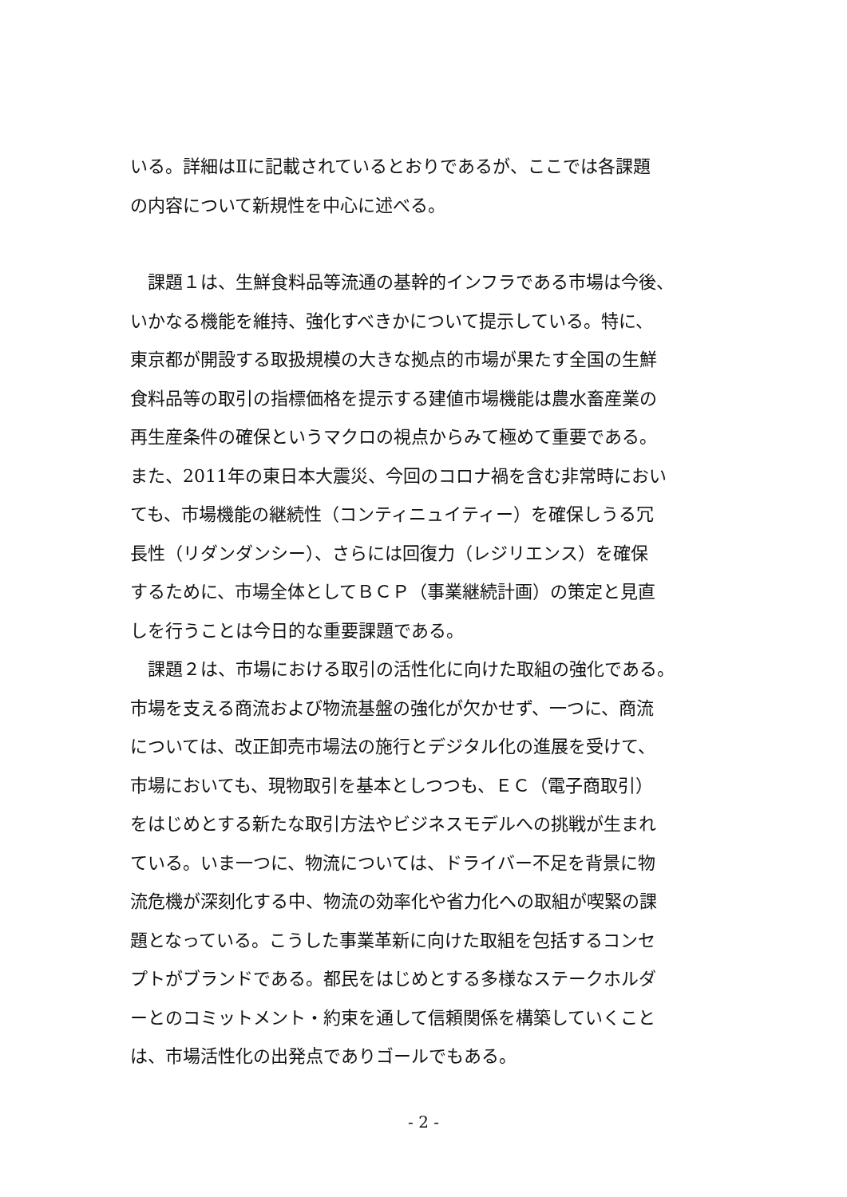いる。詳細はⅡに記載されているとおりであるが、ここでは各課題
の内容について新規性を中心に述べる。
　課題１は、生鮮食料品等流通の基幹的インフラである市場は今後、
いかなる機能を維持、強化すべきかについて提示している。特に、
東京都が開設する取扱規模の大きな拠点的市場が果たす全国の生鮮
食料品等の取引の指標価格を提示する建値市場機能は農水畜産業の
再生産条件の確保というマクロの視点からみて極めて重要である。
また、2011年の東日本大震災、今回のコロナ禍を含む非常時におい
ても、市場機能の継続性（コンティニュイティー）を確保しうる冗
長性（リダンダンシー）、さらには回復力（レジリエンス）を確保
するために、市場全体としてＢＣＰ（事業継続計画）の策定と見直
しを行うことは今日的な重要課題である。
　課題２は、市場における取引の活性化に向けた取組の強化である。
市場を支える商流および物流基盤の強化が欠かせず、一つに、商流
については、改正卸売市場法の施行とデジタル化の進展を受けて、
市場においても、現物取引を基本としつつも、ＥＣ（電子商取引）
をはじめとする新たな取引方法やビジネスモデルへの挑戦が生まれ
ている。いま一つに、物流については、ドライバー不足を背景に物
流危機が深刻化する中、物流の効率化や省力化への取組が喫緊の課
題となっている。こうした事業革新に向けた取組を包括するコンセ
プトがブランドである。都民をはじめとする多様なステークホルダ
ーとのコミットメント・約束を通して信頼関係を構築していくこと
は、市場活性化の出発点でありゴールでもある。
- 2 -